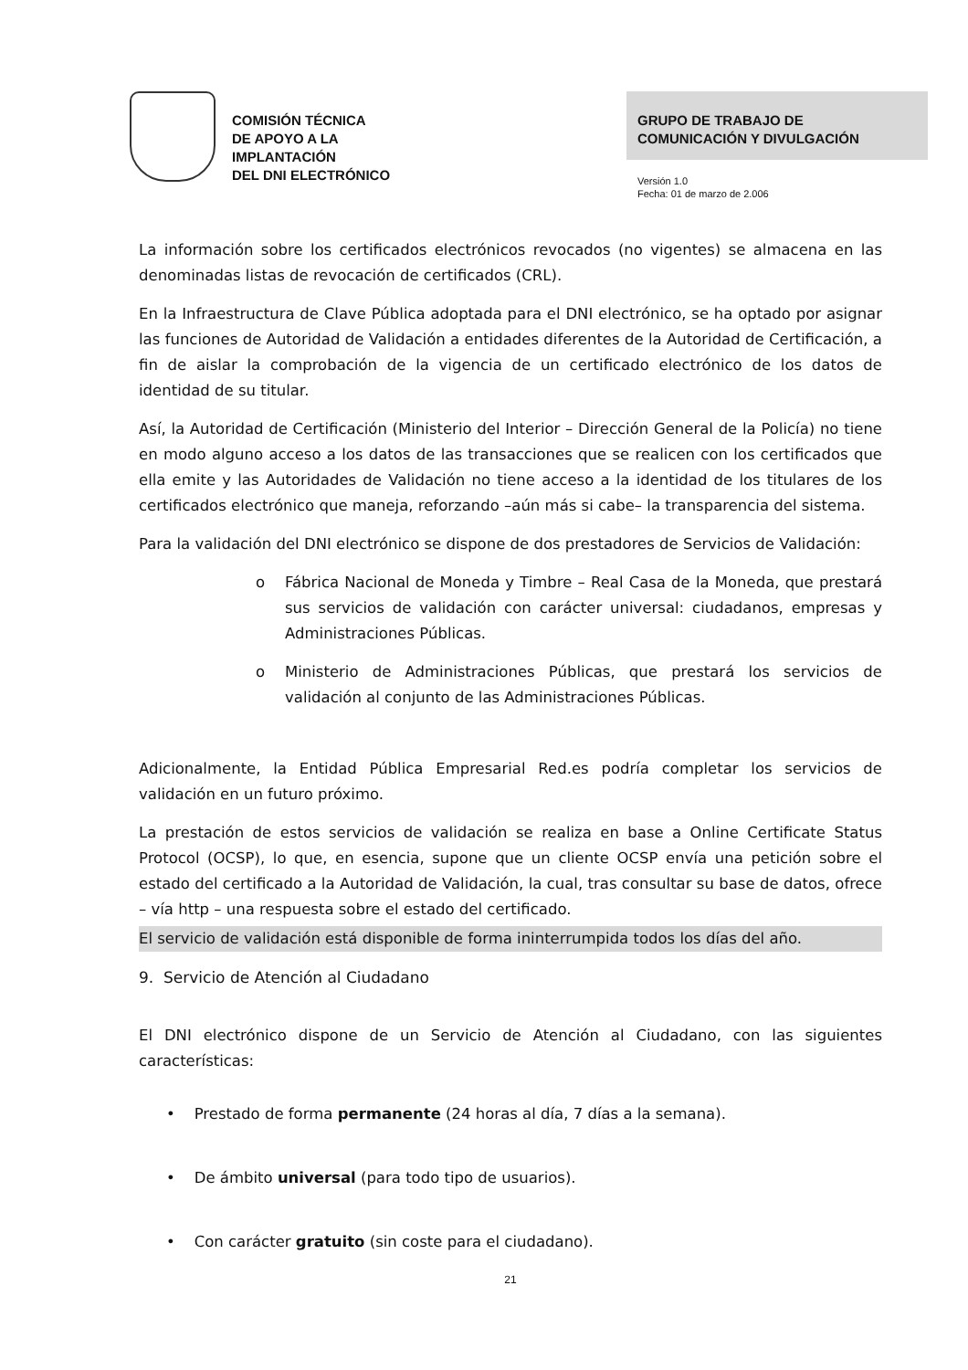COMISIÓN TÉCNICA
DE APOYO A LA
IMPLANTACIÓN
DEL DNI ELECTRÓNICO
GRUPO DE TRABAJO DE
COMUNICACIÓN Y DIVULGACIÓN
Versión 1.0
Fecha: 01 de marzo de 2.006
La información sobre los certificados electrónicos revocados (no vigentes) se almacena en las denominadas listas de revocación de certificados (CRL).
En la Infraestructura de Clave Pública adoptada para el DNI electrónico, se ha optado por asignar las funciones de Autoridad de Validación a entidades diferentes de la Autoridad de Certificación, a fin de aislar la comprobación de la vigencia de un certificado electrónico de los datos de identidad de su titular.
Así, la Autoridad de Certificación (Ministerio del Interior – Dirección General de la Policía) no tiene en modo alguno acceso a los datos de las transacciones que se realicen con los certificados que ella emite y las Autoridades de Validación no tiene acceso a la identidad de los titulares de los certificados electrónico que maneja, reforzando –aún más si cabe– la transparencia del sistema.
Para la validación del DNI electrónico se dispone de dos prestadores de Servicios de Validación:
o Fábrica Nacional de Moneda y Timbre – Real Casa de la Moneda, que prestará sus servicios de validación con carácter universal: ciudadanos, empresas y Administraciones Públicas.
o Ministerio de Administraciones Públicas, que prestará los servicios de validación al conjunto de las Administraciones Públicas.
Adicionalmente, la Entidad Pública Empresarial Red.es podría completar los servicios de validación en un futuro próximo.
La prestación de estos servicios de validación se realiza en base a Online Certificate Status Protocol (OCSP), lo que, en esencia, supone que un cliente OCSP envía una petición sobre el estado del certificado a la Autoridad de Validación, la cual, tras consultar su base de datos, ofrece – vía http – una respuesta sobre el estado del certificado.
El servicio de validación está disponible de forma ininterrumpida todos los días del año.
9. Servicio de Atención al Ciudadano
El DNI electrónico dispone de un Servicio de Atención al Ciudadano, con las siguientes características:
• Prestado de forma permanente (24 horas al día, 7 días a la semana).
• De ámbito universal (para todo tipo de usuarios).
• Con carácter gratuito (sin coste para el ciudadano).
21